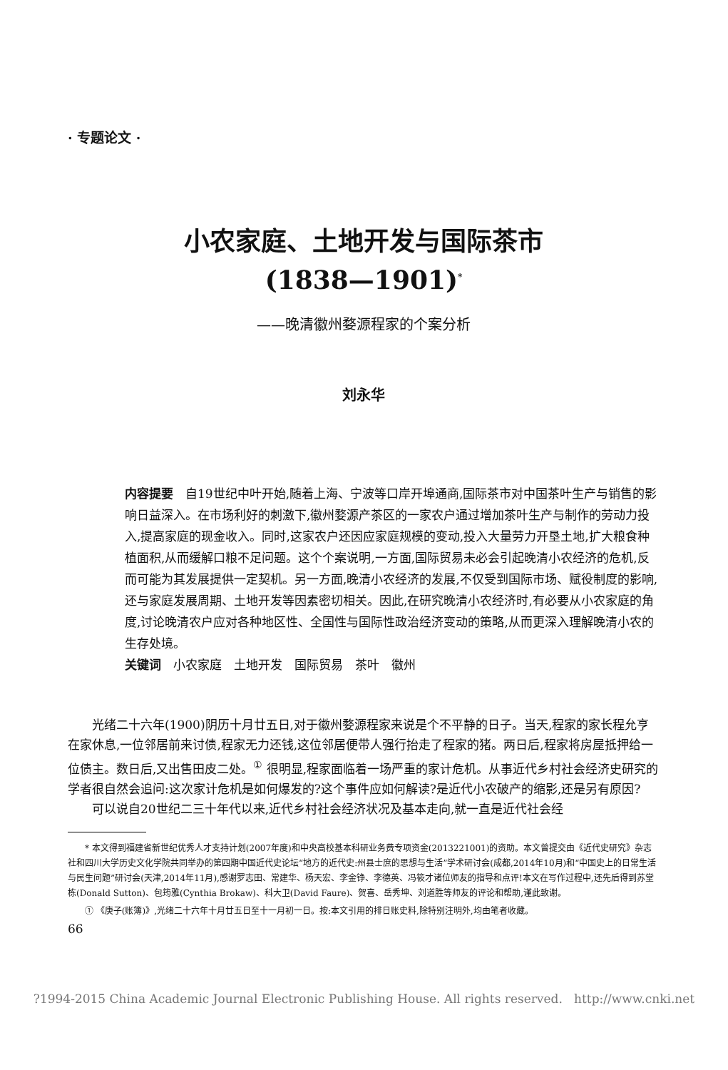· 专题论文 ·
小农家庭、土地开发与国际茶市
(1838—1901)<sup>*</sup>
——晚清徽州婺源程家的个案分析
刘永华
内容提要　自19世纪中叶开始,随着上海、宁波等口岸开埠通商,国际茶市对中国茶叶生产与销售的影响日益深入。在市场利好的刺激下,徽州婺源产茶区的一家农户通过增加茶叶生产与制作的劳动力投入,提高家庭的现金收入。同时,这家农户还因应家庭规模的变动,投入大量劳力开垦土地,扩大粮食种植面积,从而缓解口粮不足问题。这个个案说明,一方面,国际贸易未必会引起晚清小农经济的危机,反而可能为其发展提供一定契机。另一方面,晚清小农经济的发展,不仅受到国际市场、赋役制度的影响,还与家庭发展周期、土地开发等因素密切相关。因此,在研究晚清小农经济时,有必要从小农家庭的角度,讨论晚清农户应对各种地区性、全国性与国际性政治经济变动的策略,从而更深入理解晚清小农的生存处境。
关键词　小农家庭　土地开发　国际贸易　茶叶　徽州
光绪二十六年(1900)阴历十月廿五日,对于徽州婺源程家来说是个不平静的日子。当天,程家的家长程允亨在家休息,一位邻居前来讨债,程家无力还钱,这位邻居便带人强行抬走了程家的猪。两日后,程家将房屋抵押给一位债主。数日后,又出售田皮二处。<sup>①</sup> 很明显,程家面临着一场严重的家计危机。从事近代乡村社会经济史研究的学者很自然会追问:这次家计危机是如何爆发的?这个事件应如何解读?是近代小农破产的缩影,还是另有原因?
可以说自20世纪二三十年代以来,近代乡村社会经济状况及基本走向,就一直是近代社会经
* 本文得到福建省新世纪优秀人才支持计划(2007年度)和中央高校基本科研业务费专项资金(2013221001)的资助。本文曾提交由《近代史研究》杂志社和四川大学历史文化学院共同举办的第四期中国近代史论坛“地方的近代史:州县士庶的思想与生活”学术研讨会(成都,2014年10月)和“中国史上的日常生活与民生问题”研讨会(天津,2014年11月),感谢罗志田、常建华、杨天宏、李金铮、李德英、冯筱才诸位师友的指导和点评!本文在写作过程中,还先后得到苏堂栋(Donald Sutton)、包筠雅(Cynthia Brokaw)、科大卫(David Faure)、贺喜、岳秀坤、刘道胜等师友的评论和帮助,谨此致谢。
① 《庚子(账簿)》,光绪二十六年十月廿五日至十一月初一日。按:本文引用的排日账史料,除特别注明外,均由笔者收藏。
66
?1994-2015 China Academic Journal Electronic Publishing House. All rights reserved. http://www.cnki.net